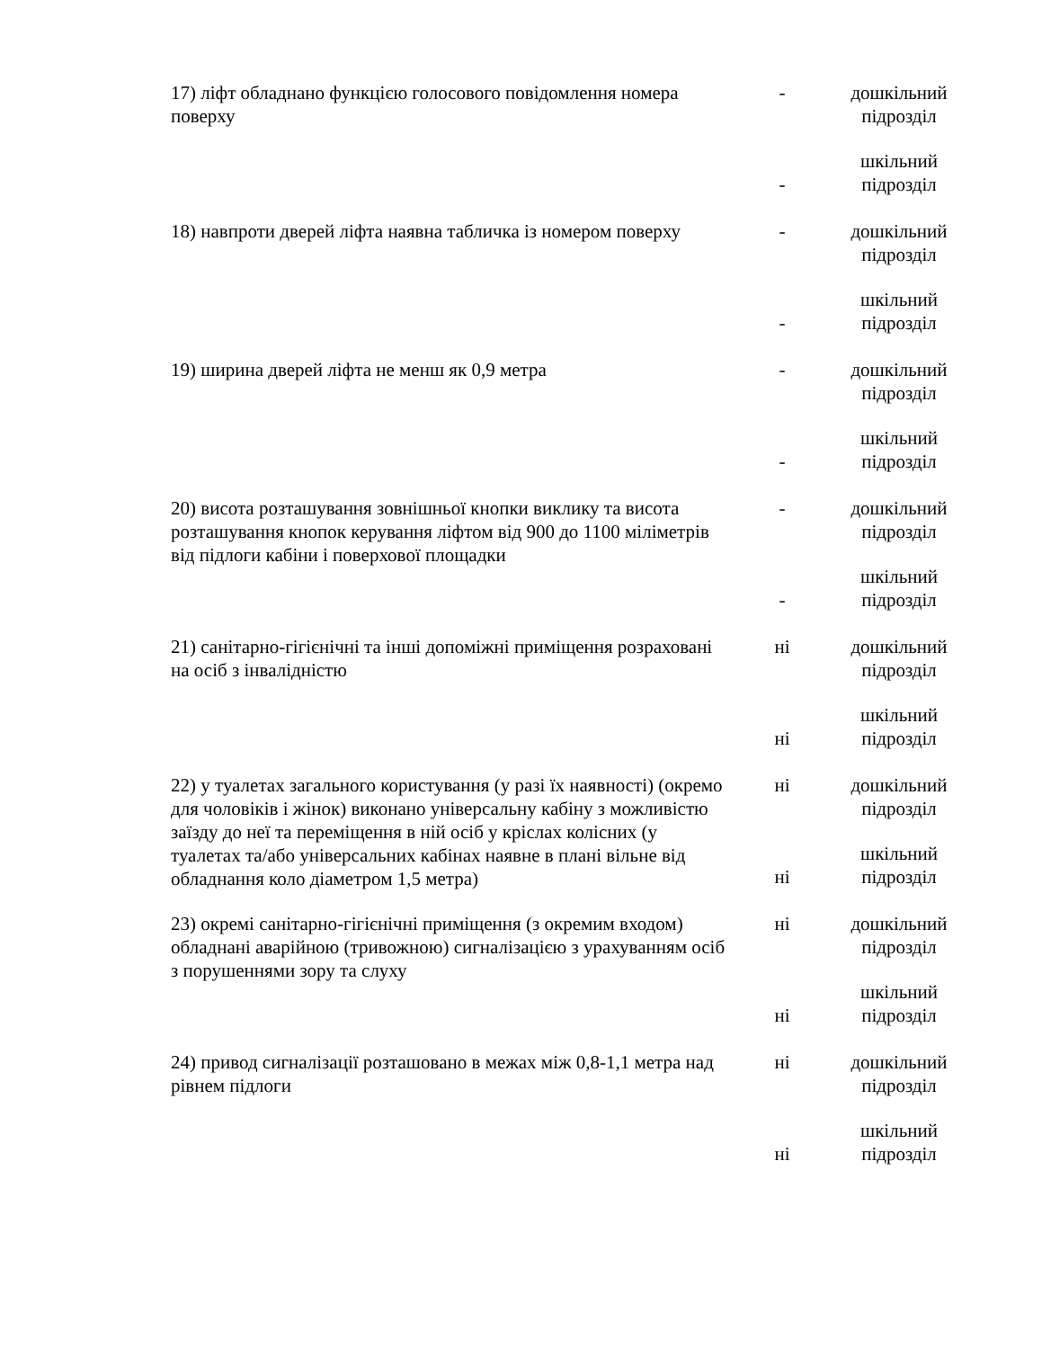| 17) ліфт обладнано функцією голосового повідомлення номера поверху | - | дошкільний підрозділ |
| | - | шкільний підрозділ |
| 18) навпроти дверей ліфта наявна табличка із номером поверху | - | дошкільний підрозділ |
| | - | шкільний підрозділ |
| 19) ширина дверей ліфта не менш як 0,9 метра | - | дошкільний підрозділ |
| | - | шкільний підрозділ |
| 20) висота розташування зовнішньої кнопки виклику та висота розташування кнопок керування ліфтом від 900 до 1100 міліметрів від підлоги кабіни і поверхової площадки | - | дошкільний підрозділ |
| | - | шкільний підрозділ |
| 21) санітарно-гігієнічні та інші допоміжні приміщення розраховані на осіб з інвалідністю | ні | дошкільний підрозділ |
| | ні | шкільний підрозділ |
| 22) у туалетах загального користування (у разі їх наявності) (окремо для чоловіків і жінок) виконано універсальну кабіну з можливістю заїзду до неї та переміщення в ній осіб у кріслах колісних (у туалетах та/або універсальних кабінах наявне в плані вільне від обладнання коло діаметром 1,5 метра) | ні | дошкільний підрозділ |
| | ні | шкільний підрозділ |
| 23) окремі санітарно-гігієнічні приміщення (з окремим входом) обладнані аварійною (тривожною) сигналізацією з урахуванням осіб з порушеннями зору та слуху | ні | дошкільний підрозділ |
| | ні | шкільний підрозділ |
| 24) привод сигналізації розташовано в межах між 0,8-1,1 метра над рівнем підлоги | ні | дошкільний підрозділ |
| | ні | шкільний підрозділ |